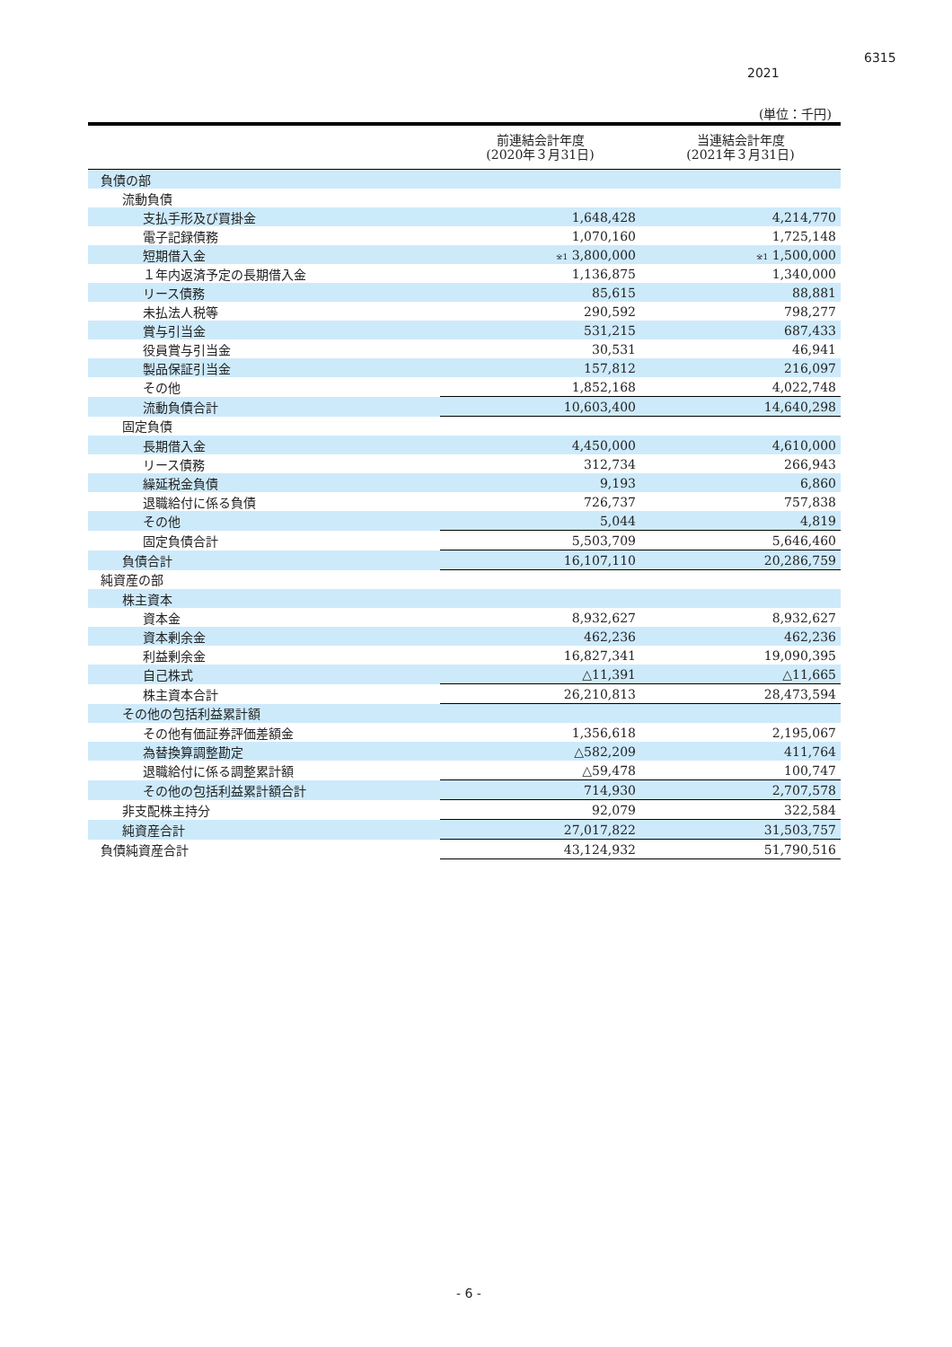6315
2021
(単位：千円)
| | 前連結会計年度 (2020年３月31日) | 当連結会計年度 (2021年３月31日) |
| --- | --- | --- |
| 負債の部 | | |
| 流動負債 | | |
| 支払手形及び買掛金 | 1,648,428 | 4,214,770 |
| 電子記録債務 | 1,070,160 | 1,725,148 |
| 短期借入金 | <sup>※1</sup> 3,800,000 | <sup>※1</sup> 1,500,000 |
| １年内返済予定の長期借入金 | 1,136,875 | 1,340,000 |
| リース債務 | 85,615 | 88,881 |
| 未払法人税等 | 290,592 | 798,277 |
| 賞与引当金 | 531,215 | 687,433 |
| 役員賞与引当金 | 30,531 | 46,941 |
| 製品保証引当金 | 157,812 | 216,097 |
| その他 | 1,852,168 | 4,022,748 |
| 流動負債合計 | 10,603,400 | 14,640,298 |
| 固定負債 | | |
| 長期借入金 | 4,450,000 | 4,610,000 |
| リース債務 | 312,734 | 266,943 |
| 繰延税金負債 | 9,193 | 6,860 |
| 退職給付に係る負債 | 726,737 | 757,838 |
| その他 | 5,044 | 4,819 |
| 固定負債合計 | 5,503,709 | 5,646,460 |
| 負債合計 | 16,107,110 | 20,286,759 |
| 純資産の部 | | |
| 株主資本 | | |
| 資本金 | 8,932,627 | 8,932,627 |
| 資本剰余金 | 462,236 | 462,236 |
| 利益剰余金 | 16,827,341 | 19,090,395 |
| 自己株式 | △11,391 | △11,665 |
| 株主資本合計 | 26,210,813 | 28,473,594 |
| その他の包括利益累計額 | | |
| その他有価証券評価差額金 | 1,356,618 | 2,195,067 |
| 為替換算調整勘定 | △582,209 | 411,764 |
| 退職給付に係る調整累計額 | △59,478 | 100,747 |
| その他の包括利益累計額合計 | 714,930 | 2,707,578 |
| 非支配株主持分 | 92,079 | 322,584 |
| 純資産合計 | 27,017,822 | 31,503,757 |
| 負債純資産合計 | 43,124,932 | 51,790,516 |
- 6 -